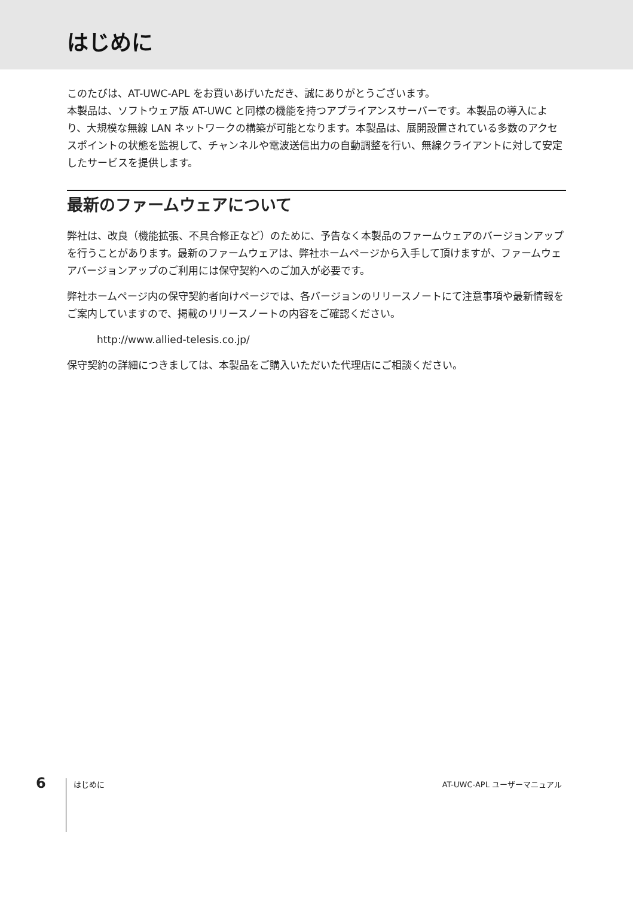はじめに
このたびは、AT-UWC-APL をお買いあげいただき、誠にありがとうございます。
本製品は、ソフトウェア版 AT-UWC と同様の機能を持つアプライアンスサーバーです。本製品の導入により、大規模な無線 LAN ネットワークの構築が可能となります。本製品は、展開設置されている多数のアクセスポイントの状態を監視して、チャンネルや電波送信出力の自動調整を行い、無線クライアントに対して安定したサービスを提供します。
最新のファームウェアについて
弊社は、改良（機能拡張、不具合修正など）のために、予告なく本製品のファームウェアのバージョンアップを行うことがあります。最新のファームウェアは、弊社ホームページから入手して頂けますが、ファームウェアバージョンアップのご利用には保守契約へのご加入が必要です。
弊社ホームページ内の保守契約者向けページでは、各バージョンのリリースノートにて注意事項や最新情報をご案内していますので、掲載のリリースノートの内容をご確認ください。
http://www.allied-telesis.co.jp/
保守契約の詳細につきましては、本製品をご購入いただいた代理店にご相談ください。
6
はじめに AT-UWC-APL ユーザーマニュアル